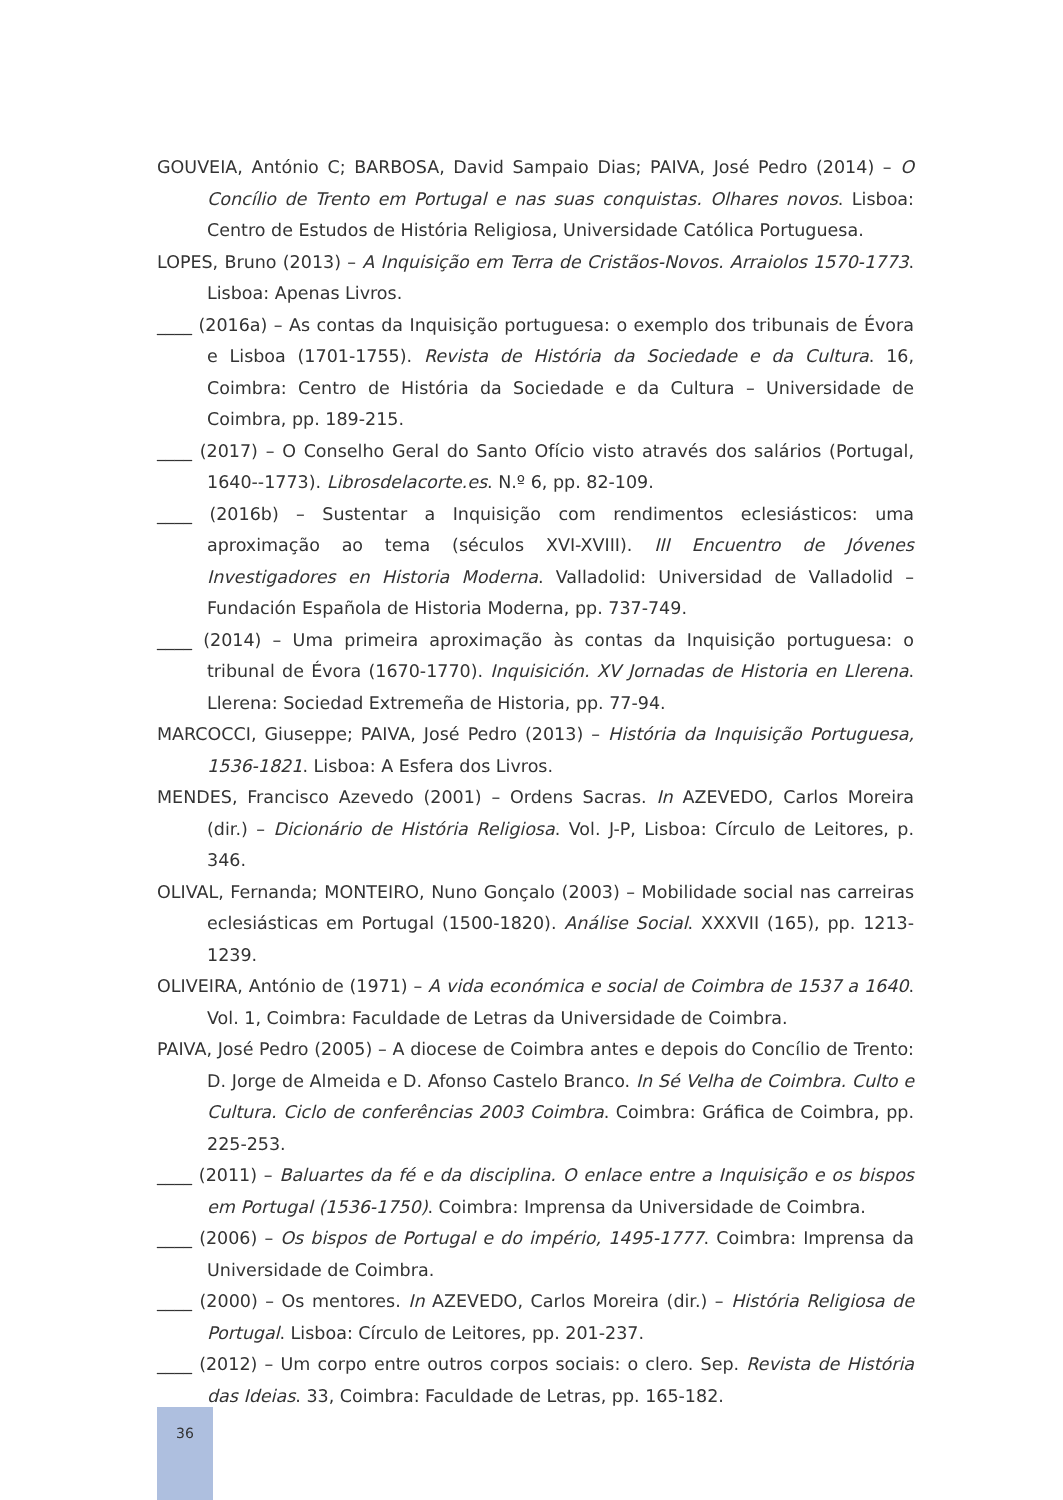GOUVEIA, António C; BARBOSA, David Sampaio Dias; PAIVA, José Pedro (2014) – O Concílio de Trento em Portugal e nas suas conquistas. Olhares novos. Lisboa: Centro de Estudos de História Religiosa, Universidade Católica Portuguesa.
LOPES, Bruno (2013) – A Inquisição em Terra de Cristãos-Novos. Arraiolos 1570-1773. Lisboa: Apenas Livros.
____ (2016a) – As contas da Inquisição portuguesa: o exemplo dos tribunais de Évora e Lisboa (1701-1755). Revista de História da Sociedade e da Cultura. 16, Coimbra: Centro de História da Sociedade e da Cultura – Universidade de Coimbra, pp. 189-215.
____ (2017) – O Conselho Geral do Santo Ofício visto através dos salários (Portugal, 1640--1773). Librosdelacorte.es. N.º 6, pp. 82-109.
____ (2016b) – Sustentar a Inquisição com rendimentos eclesiásticos: uma aproximação ao tema (séculos XVI-XVIII). III Encuentro de Jóvenes Investigadores en Historia Moderna. Valladolid: Universidad de Valladolid – Fundación Española de Historia Moderna, pp. 737-749.
____ (2014) – Uma primeira aproximação às contas da Inquisição portuguesa: o tribunal de Évora (1670-1770). Inquisición. XV Jornadas de Historia en Llerena. Llerena: Sociedad Extremeña de Historia, pp. 77-94.
MARCOCCI, Giuseppe; PAIVA, José Pedro (2013) – História da Inquisição Portuguesa, 1536-1821. Lisboa: A Esfera dos Livros.
MENDES, Francisco Azevedo (2001) – Ordens Sacras. In AZEVEDO, Carlos Moreira (dir.) – Dicionário de História Religiosa. Vol. J-P, Lisboa: Círculo de Leitores, p. 346.
OLIVAL, Fernanda; MONTEIRO, Nuno Gonçalo (2003) – Mobilidade social nas carreiras eclesiásticas em Portugal (1500-1820). Análise Social. XXXVII (165), pp. 1213-1239.
OLIVEIRA, António de (1971) – A vida económica e social de Coimbra de 1537 a 1640. Vol. 1, Coimbra: Faculdade de Letras da Universidade de Coimbra.
PAIVA, José Pedro (2005) – A diocese de Coimbra antes e depois do Concílio de Trento: D. Jorge de Almeida e D. Afonso Castelo Branco. In Sé Velha de Coimbra. Culto e Cultura. Ciclo de conferências 2003 Coimbra. Coimbra: Gráfica de Coimbra, pp. 225-253.
____ (2011) – Baluartes da fé e da disciplina. O enlace entre a Inquisição e os bispos em Portugal (1536-1750). Coimbra: Imprensa da Universidade de Coimbra.
____ (2006) – Os bispos de Portugal e do império, 1495-1777. Coimbra: Imprensa da Universidade de Coimbra.
____ (2000) – Os mentores. In AZEVEDO, Carlos Moreira (dir.) – História Religiosa de Portugal. Lisboa: Círculo de Leitores, pp. 201-237.
____ (2012) – Um corpo entre outros corpos sociais: o clero. Sep. Revista de História das Ideias. 33, Coimbra: Faculdade de Letras, pp. 165-182.
36